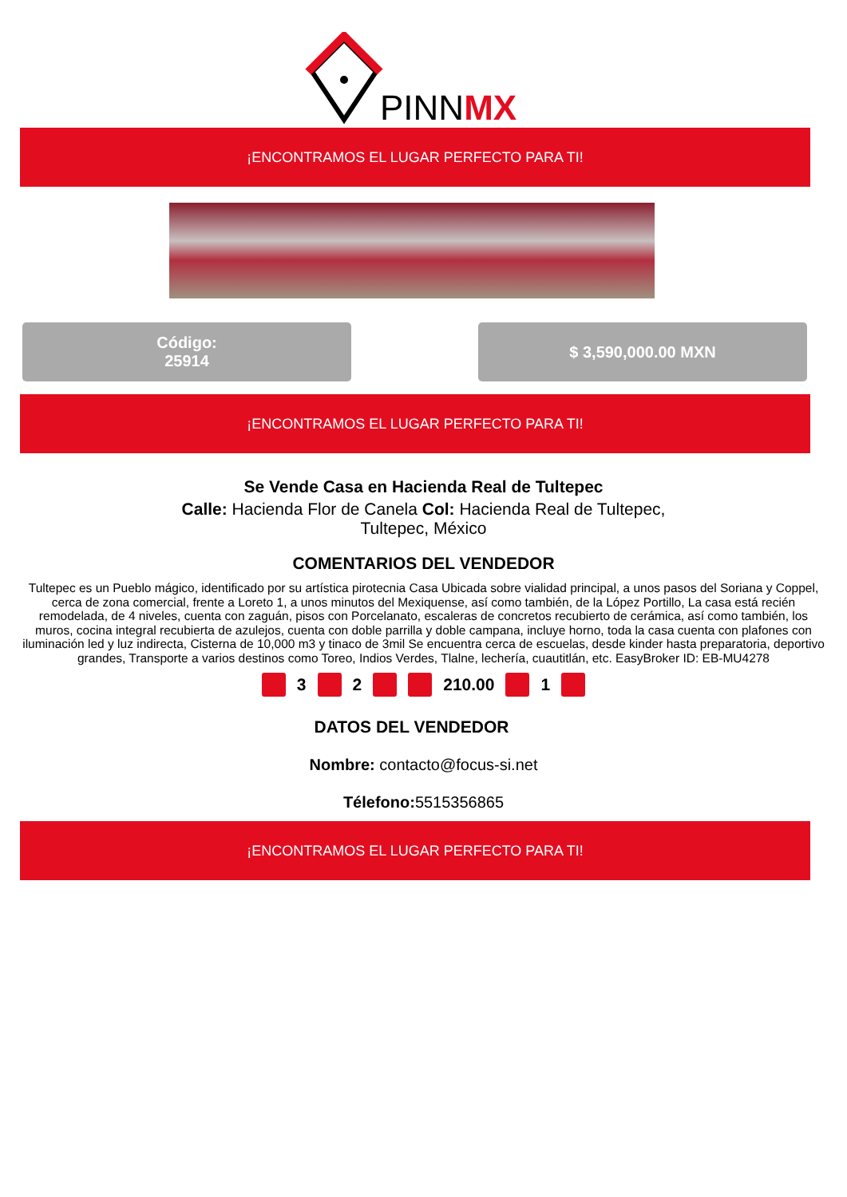PINNMX
¡ENCONTRAMOS EL LUGAR PERFECTO PARA TI!
Código:
25914
$ 3,590,000.00 MXN
¡ENCONTRAMOS EL LUGAR PERFECTO PARA TI!
Se Vende Casa en Hacienda Real de Tultepec
Calle: Hacienda Flor de Canela Col: Hacienda Real de Tultepec, Tultepec, México
COMENTARIOS DEL VENDEDOR
Tultepec es un Pueblo mágico, identificado por su artística pirotecnia Casa Ubicada sobre vialidad principal, a unos pasos del Soriana y Coppel, cerca de zona comercial, frente a Loreto 1, a unos minutos del Mexiquense, así como también, de la López Portillo, La casa está recién remodelada, de 4 niveles, cuenta con zaguán, pisos con Porcelanato, escaleras de concretos recubierto de cerámica, así como también, los muros, cocina integral recubierta de azulejos, cuenta con doble parrilla y doble campana, incluye horno, toda la casa cuenta con plafones con iluminación led y luz indirecta, Cisterna de 10,000 m3 y tinaco de 3mil Se encuentra cerca de escuelas, desde kinder hasta preparatoria, deportivo grandes, Transporte a varios destinos como Toreo, Indios Verdes, Tlalne, lechería, cuautitlán, etc. EasyBroker ID: EB-MU4278
3 2 210.00 1
DATOS DEL VENDEDOR
Nombre: contacto@focus-si.net
Télefono: 5515356865
¡ENCONTRAMOS EL LUGAR PERFECTO PARA TI!